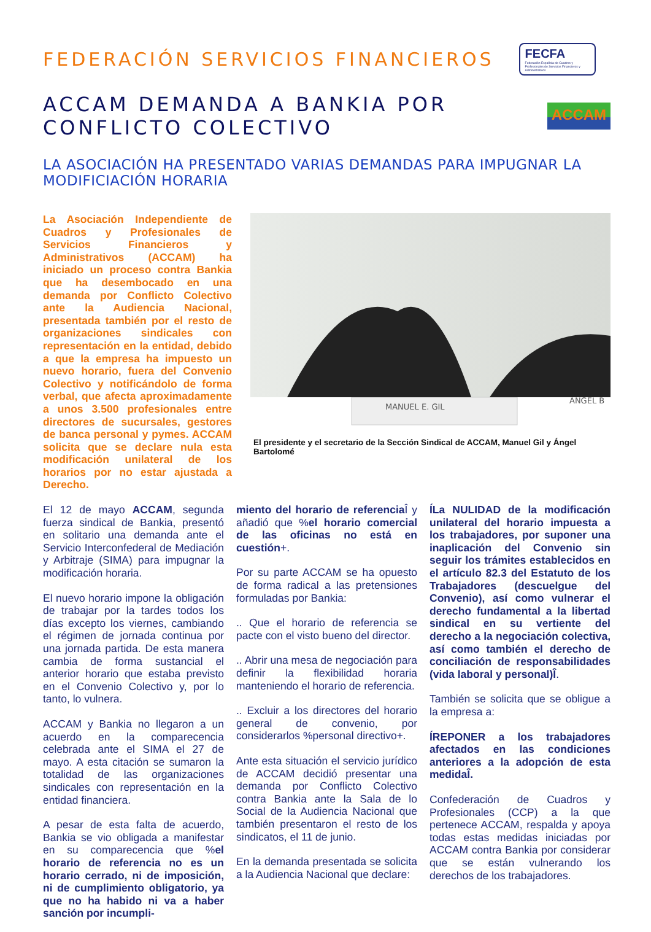FEDERACIÓN SERVICIOS FINANCIEROS
FECFA
Federación Española de Cuadros y Profesionales de Servicios Financieros y Administrativos
ACCAM DEMANDA A BANKIA POR CONFLICTO COLECTIVO
ACCAM
LA ASOCIACIÓN HA PRESENTADO VARIAS DEMANDAS PARA IMPUGNAR LA MODIFICIACIÓN HORARIA
La Asociación Independiente de Cuadros y Profesionales de Servicios Financieros y Administrativos (ACCAM) ha iniciado un proceso contra Bankia que ha desembocado en una demanda por Conflicto Colectivo ante la Audiencia Nacional, presentada también por el resto de organizaciones sindicales con representación en la entidad, debido a que la empresa ha impuesto un nuevo horario, fuera del Convenio Colectivo y notificándolo de forma verbal, que afecta aproximadamente a unos 3.500 profesionales entre directores de sucursales, gestores de banca personal y pymes. ACCAM solicita que se declare nula esta modificación unilateral de los horarios por no estar ajustada a Derecho.
MANUEL E. GIL
ANGEL B
El presidente y el secretario de la Sección Sindical de ACCAM, Manuel Gil y Ángel Bartolomé
El 12 de mayo ACCAM, segunda fuerza sindical de Bankia, presentó en solitario una demanda ante el Servicio Interconfederal de Mediación y Arbitraje (SIMA) para impugnar la modificación horaria.
El nuevo horario impone la obligación de trabajar por la tardes todos los días excepto los viernes, cambiando el régimen de jornada continua por una jornada partida. De esta manera cambia de forma sustancial el anterior horario que estaba previsto en el Convenio Colectivo y, por lo tanto, lo vulnera.
ACCAM y Bankia no llegaron a un acuerdo en la comparecencia celebrada ante el SIMA el 27 de mayo. A esta citación se sumaron la totalidad de las organizaciones sindicales con representación en la entidad financiera.
A pesar de esta falta de acuerdo, Bankia se vio obligada a manifestar en su comparecencia que %el horario de referencia no es un horario cerrado, ni de imposición, ni de cumplimiento obligatorio, ya que no ha habido ni va a haber sanción por incumpli-
miento del horario de referencia Î y añadió que %el horario comercial de las oficinas no está en cuestión+.
Por su parte ACCAM se ha opuesto de forma radical a las pretensiones formuladas por Bankia:
.. Que el horario de referencia se pacte con el visto bueno del director.
.. Abrir una mesa de negociación para definir la flexibilidad horaria manteniendo el horario de referencia.
.. Excluir a los directores del horario general de convenio, por considerarlos %personal directivo+.
Ante esta situación el servicio jurídico de ACCAM decidió presentar una demanda por Conflicto Colectivo contra Bankia ante la Sala de lo Social de la Audiencia Nacional que también presentaron el resto de los sindicatos, el 11 de junio.
En la demanda presentada se solicita a la Audiencia Nacional que declare:
ÍLa NULIDAD de la modificación unilateral del horario impuesta a los trabajadores, por suponer una inaplicación del Convenio sin seguir los trámites establecidos en el artículo 82.3 del Estatuto de los Trabajadores (descuelgue del Convenio), así como vulnerar el derecho fundamental a la libertad sindical en su vertiente del derecho a la negociación colectiva, así como también el derecho de conciliación de responsabilidades (vida laboral y personal)Î.
También se solicita que se obligue a la empresa a:
ÍREPONER a los trabajadores afectados en las condiciones anteriores a la adopción de esta medidaÎ.
Confederación de Cuadros y Profesionales (CCP) a la que pertenece ACCAM, respalda y apoya todas estas medidas iniciadas por ACCAM contra Bankia por considerar que se están vulnerando los derechos de los trabajadores.